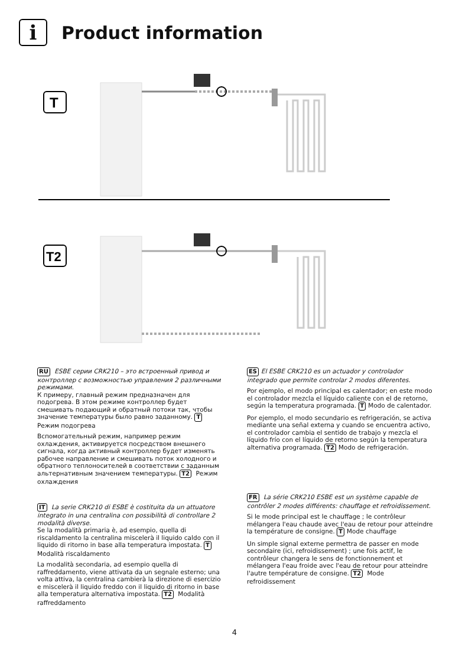i
Product information
T
T2
RU ESBE серии CRK210 – это встроенный привод и контроллер с возможностью управления 2 различными режимами.
К примеру, главный режим предназначен для подогрева. В этом режиме контроллер будет смешивать подающий и обратный потоки так, чтобы значение температуры было равно заданному. T Режим подогрева
Вспомогательный режим, например режим охлаждения, активируется посредством внешнего сигнала, когда активный контроллер будет изменять рабочее направление и смешивать поток холодного и обратного теплоносителей в соответствии с заданным альтернативным значением температуры. T2 Режим охлаждения
IT La serie CRK210 di ESBE è costituita da un attuatore integrato in una centralina con possibilità di controllare 2 modalità diverse.
Se la modalità primaria è, ad esempio, quella di riscaldamento la centralina miscelerà il liquido caldo con il liquido di ritorno in base alla temperatura impostata. T Modalità riscaldamento
La modalità secondaria, ad esempio quella di raffreddamento, viene attivata da un segnale esterno; una volta attiva, la centralina cambierà la direzione di esercizio e miscelerà il liquido freddo con il liquido di ritorno in base alla temperatura alternativa impostata. T2 Modalità raffreddamento
ES El ESBE CRK210 es un actuador y controlador integrado que permite controlar 2 modos diferentes.
Por ejemplo, el modo principal es calentador; en este modo el controlador mezcla el líquido caliente con el de retorno, según la temperatura programada. T Modo de calentador.
Por ejemplo, el modo secundario es refrigeración, se activa mediante una señal externa y cuando se encuentra activo, el controlador cambia el sentido de trabajo y mezcla el líquido frío con el líquido de retorno según la temperatura alternativa programada. T2 Modo de refrigeración.
FR La série CRK210 ESBE est un système capable de contrôler 2 modes différents: chauffage et refroidissement.
Si le mode principal est le chauffage ; le contrôleur mélangera l'eau chaude avec l'eau de retour pour atteindre la température de consigne. T Mode chauffage
Un simple signal externe permettra de passer en mode secondaire (ici, refroidissement) ; une fois actif, le contrôleur changera le sens de fonctionnement et mélangera l'eau froide avec l'eau de retour pour atteindre l'autre température de consigne. T2 Mode refroidissement
4